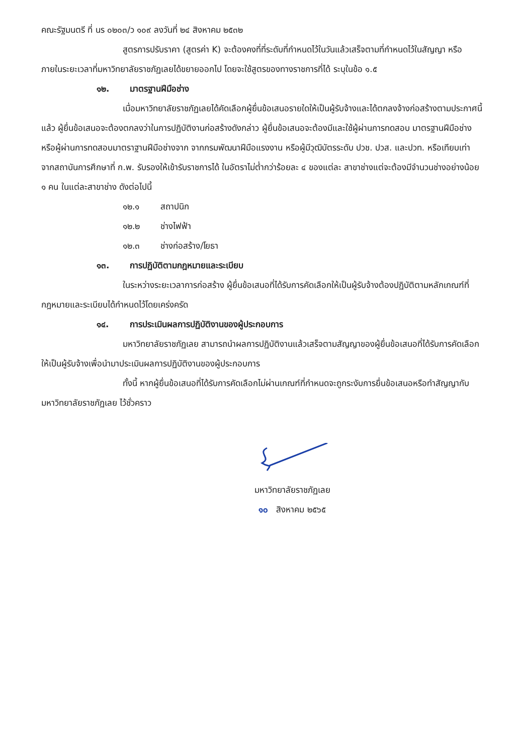คณะรัฐมนตรี ที่ นร ๐๒๐๓/ว ๑๐๙ ลงวันที่ ๒๔ สิงหาคม ๒๕๓๒
สูตรการปรับราคา (สูตรค่า K) จะต้องคงที่ที่ระดับที่กำหนดไว้ในวันแล้วเสร็จตามที่กำหนดไว้ในสัญญา หรือภายในระยะเวลาที่มหาวิทยาลัยราชภัฏเลยได้ขยายออกไป โดยจะใช้สูตรของทางราชการที่ได้ ระบุในข้อ ๑.๕
๑๒. มาตรฐานฝีมือช่าง
เมื่อมหาวิทยาลัยราชภัฏเลยได้คัดเลือกผู้ยื่นข้อเสนอรายใดให้เป็นผู้รับจ้างและได้ตกลงจ้างก่อสร้างตามประกาศนี้แล้ว ผู้ยื่นข้อเสนอจะต้องตกลงว่าในการปฏิบัติงานก่อสร้างดังกล่าว ผู้ยื่นข้อเสนอจะต้องมีและใช้ผู้ผ่านการทดสอบ มาตรฐานฝีมือช่างหรือผู้ผ่านการทดสอบมาตราฐานฝีมือช่างจาก จากกรมพัฒนาฝีมือแรงงาน หรือผู้มีวุฒิบัตรระดับ ปวช. ปวส. และปวท. หรือเทียบเท่าจากสถาบันการศึกษาที่ ก.พ. รับรองให้เข้ารับราชการได้ ในอัตราไม่ต่ำกว่าร้อยละ ๔ ของแต่ละ สาขาช่างแต่จะต้องมีจำนวนช่างอย่างน้อย ๑ คน ในแต่ละสาขาช่าง ดังต่อไปนี้
๑๒.๑ สถาปนิก
๑๒.๒ ช่างไฟฟ้า
๑๒.๓ ช่างก่อสร้าง/โยธา
๑๓. การปฏิบัติตามกฎหมายและระเบียบ
ในระหว่างระยะเวลาการก่อสร้าง ผู้ยื่นข้อเสนอที่ได้รับการคัดเลือกให้เป็นผู้รับจ้างต้องปฏิบัติตามหลักเกณฑ์ที่กฎหมายและระเบียบได้กำหนดไว้โดยเคร่งครัด
๑๔. การประเมินผลการปฏิบัติงานของผู้ประกอบการ
มหาวิทยาลัยราชภัฏเลย สามารถนำผลการปฏิบัติงานแล้วเสร็จตามสัญญาของผู้ยื่นข้อเสนอที่ได้รับการคัดเลือกให้เป็นผู้รับจ้างเพื่อนำมาประเมินผลการปฏิบัติงานของผู้ประกอบการ
ทั้งนี้ หากผู้ยื่นข้อเสนอที่ได้รับการคัดเลือกไม่ผ่านเกณฑ์ที่กำหนดจะถูกระงับการยื่นข้อเสนอหรือทำสัญญากับมหาวิทยาลัยราชภัฏเลย ไว้ชั่วคราว
มหาวิทยาลัยราชภัฏเลย
๑๐ สิงหาคม ๒๕๖๕